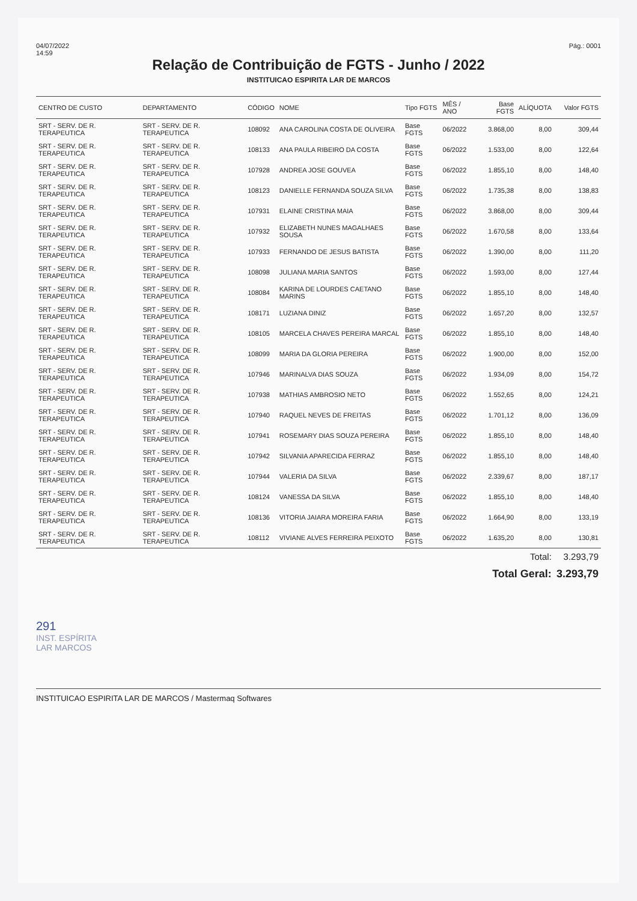04/07/2022
14:59
Pág.: 0001
Relação de Contribuição de FGTS - Junho / 2022
INSTITUICAO ESPIRITA LAR DE MARCOS
| CENTRO DE CUSTO | DEPARTAMENTO | CÓDIGO | NOME | Tipo FGTS | MÊS / ANO | Base FGTS | ALÍQUOTA | Valor FGTS |
| --- | --- | --- | --- | --- | --- | --- | --- | --- |
| SRT - SERV. DE R. TERAPEUTICA | SRT - SERV. DE R. TERAPEUTICA | 108092 | ANA CAROLINA COSTA DE OLIVEIRA | Base FGTS | 06/2022 | 3.868,00 | 8,00 | 309,44 |
| SRT - SERV. DE R. TERAPEUTICA | SRT - SERV. DE R. TERAPEUTICA | 108133 | ANA PAULA RIBEIRO DA COSTA | Base FGTS | 06/2022 | 1.533,00 | 8,00 | 122,64 |
| SRT - SERV. DE R. TERAPEUTICA | SRT - SERV. DE R. TERAPEUTICA | 107928 | ANDREA JOSE GOUVEA | Base FGTS | 06/2022 | 1.855,10 | 8,00 | 148,40 |
| SRT - SERV. DE R. TERAPEUTICA | SRT - SERV. DE R. TERAPEUTICA | 108123 | DANIELLE FERNANDA SOUZA SILVA | Base FGTS | 06/2022 | 1.735,38 | 8,00 | 138,83 |
| SRT - SERV. DE R. TERAPEUTICA | SRT - SERV. DE R. TERAPEUTICA | 107931 | ELAINE CRISTINA MAIA | Base FGTS | 06/2022 | 3.868,00 | 8,00 | 309,44 |
| SRT - SERV. DE R. TERAPEUTICA | SRT - SERV. DE R. TERAPEUTICA | 107932 | ELIZABETH NUNES MAGALHAES SOUSA | Base FGTS | 06/2022 | 1.670,58 | 8,00 | 133,64 |
| SRT - SERV. DE R. TERAPEUTICA | SRT - SERV. DE R. TERAPEUTICA | 107933 | FERNANDO DE JESUS BATISTA | Base FGTS | 06/2022 | 1.390,00 | 8,00 | 111,20 |
| SRT - SERV. DE R. TERAPEUTICA | SRT - SERV. DE R. TERAPEUTICA | 108098 | JULIANA MARIA SANTOS | Base FGTS | 06/2022 | 1.593,00 | 8,00 | 127,44 |
| SRT - SERV. DE R. TERAPEUTICA | SRT - SERV. DE R. TERAPEUTICA | 108084 | KARINA DE LOURDES CAETANO MARINS | Base FGTS | 06/2022 | 1.855,10 | 8,00 | 148,40 |
| SRT - SERV. DE R. TERAPEUTICA | SRT - SERV. DE R. TERAPEUTICA | 108171 | LUZIANA DINIZ | Base FGTS | 06/2022 | 1.657,20 | 8,00 | 132,57 |
| SRT - SERV. DE R. TERAPEUTICA | SRT - SERV. DE R. TERAPEUTICA | 108105 | MARCELA CHAVES PEREIRA MARCAL | Base FGTS | 06/2022 | 1.855,10 | 8,00 | 148,40 |
| SRT - SERV. DE R. TERAPEUTICA | SRT - SERV. DE R. TERAPEUTICA | 108099 | MARIA DA GLORIA PEREIRA | Base FGTS | 06/2022 | 1.900,00 | 8,00 | 152,00 |
| SRT - SERV. DE R. TERAPEUTICA | SRT - SERV. DE R. TERAPEUTICA | 107946 | MARINALVA DIAS SOUZA | Base FGTS | 06/2022 | 1.934,09 | 8,00 | 154,72 |
| SRT - SERV. DE R. TERAPEUTICA | SRT - SERV. DE R. TERAPEUTICA | 107938 | MATHIAS AMBROSIO NETO | Base FGTS | 06/2022 | 1.552,65 | 8,00 | 124,21 |
| SRT - SERV. DE R. TERAPEUTICA | SRT - SERV. DE R. TERAPEUTICA | 107940 | RAQUEL NEVES DE FREITAS | Base FGTS | 06/2022 | 1.701,12 | 8,00 | 136,09 |
| SRT - SERV. DE R. TERAPEUTICA | SRT - SERV. DE R. TERAPEUTICA | 107941 | ROSEMARY DIAS SOUZA PEREIRA | Base FGTS | 06/2022 | 1.855,10 | 8,00 | 148,40 |
| SRT - SERV. DE R. TERAPEUTICA | SRT - SERV. DE R. TERAPEUTICA | 107942 | SILVANIA APARECIDA FERRAZ | Base FGTS | 06/2022 | 1.855,10 | 8,00 | 148,40 |
| SRT - SERV. DE R. TERAPEUTICA | SRT - SERV. DE R. TERAPEUTICA | 107944 | VALERIA DA SILVA | Base FGTS | 06/2022 | 2.339,67 | 8,00 | 187,17 |
| SRT - SERV. DE R. TERAPEUTICA | SRT - SERV. DE R. TERAPEUTICA | 108124 | VANESSA DA SILVA | Base FGTS | 06/2022 | 1.855,10 | 8,00 | 148,40 |
| SRT - SERV. DE R. TERAPEUTICA | SRT - SERV. DE R. TERAPEUTICA | 108136 | VITORIA JAIARA MOREIRA FARIA | Base FGTS | 06/2022 | 1.664,90 | 8,00 | 133,19 |
| SRT - SERV. DE R. TERAPEUTICA | SRT - SERV. DE R. TERAPEUTICA | 108112 | VIVIANE ALVES FERREIRA PEIXOTO | Base FGTS | 06/2022 | 1.635,20 | 8,00 | 130,81 |
| | | | | | | | Total: | 3.293,79 |
| | | | | | | Total Geral: | | 3.293,79 |
291
INST. ESPÍRITA
LAR MARCOS
INSTITUICAO ESPIRITA LAR DE MARCOS / Mastermaq Softwares